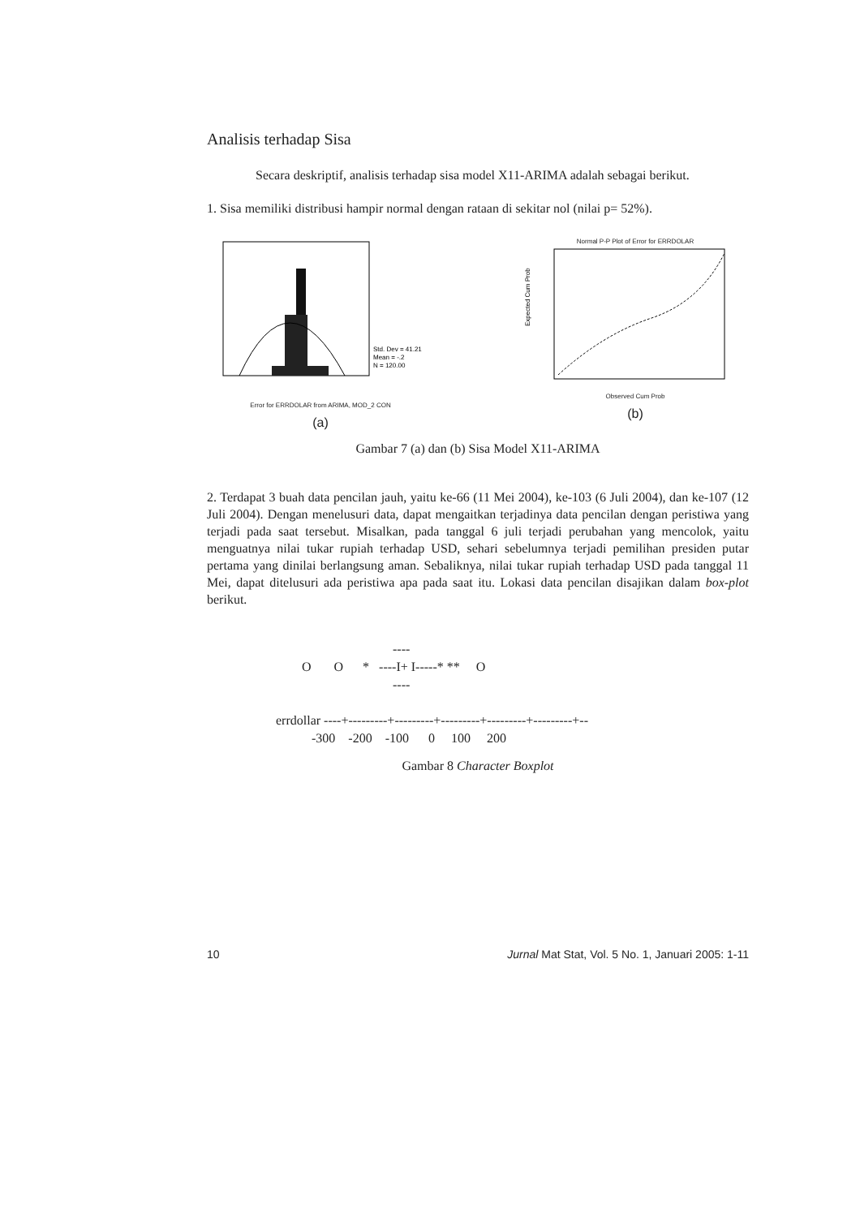Analisis terhadap Sisa
Secara deskriptif, analisis terhadap sisa model X11-ARIMA adalah sebagai berikut.
1. Sisa memiliki distribusi hampir normal dengan rataan di sekitar nol (nilai p= 52%).
Std. Dev = 41.21
Mean = -.2
N = 120.00
Error for ERRDOLAR from ARIMA, MOD_2 CON
(a)
Normal P-P Plot of Error for ERRDOLAR
Expected Cum Prob
Observed Cum Prob
(b)
Gambar 7 (a) dan (b) Sisa Model X11-ARIMA
2. Terdapat 3 buah data pencilan jauh, yaitu ke-66 (11 Mei 2004), ke-103 (6 Juli 2004), dan ke-107 (12 Juli 2004). Dengan menelusuri data, dapat mengaitkan terjadinya data pencilan dengan peristiwa yang terjadi pada saat tersebut. Misalkan, pada tanggal 6 juli terjadi perubahan yang mencolok, yaitu menguatnya nilai tukar rupiah terhadap USD, sehari sebelumnya terjadi pemilihan presiden putar pertama yang dinilai berlangsung aman. Sebaliknya, nilai tukar rupiah terhadap USD pada tanggal 11 Mei, dapat ditelusuri ada peristiwa apa pada saat itu. Lokasi data pencilan disajikan dalam box-plot berikut.
                                    ----
        O       O      *   ----I+ I-----* **     O
                                    ----

errdollar ----+---------+---------+---------+---------+---------+--
           -300    -200    -100      0     100     200
Gambar 8 Character Boxplot
10 Jurnal Mat Stat, Vol. 5 No. 1, Januari 2005: 1-11